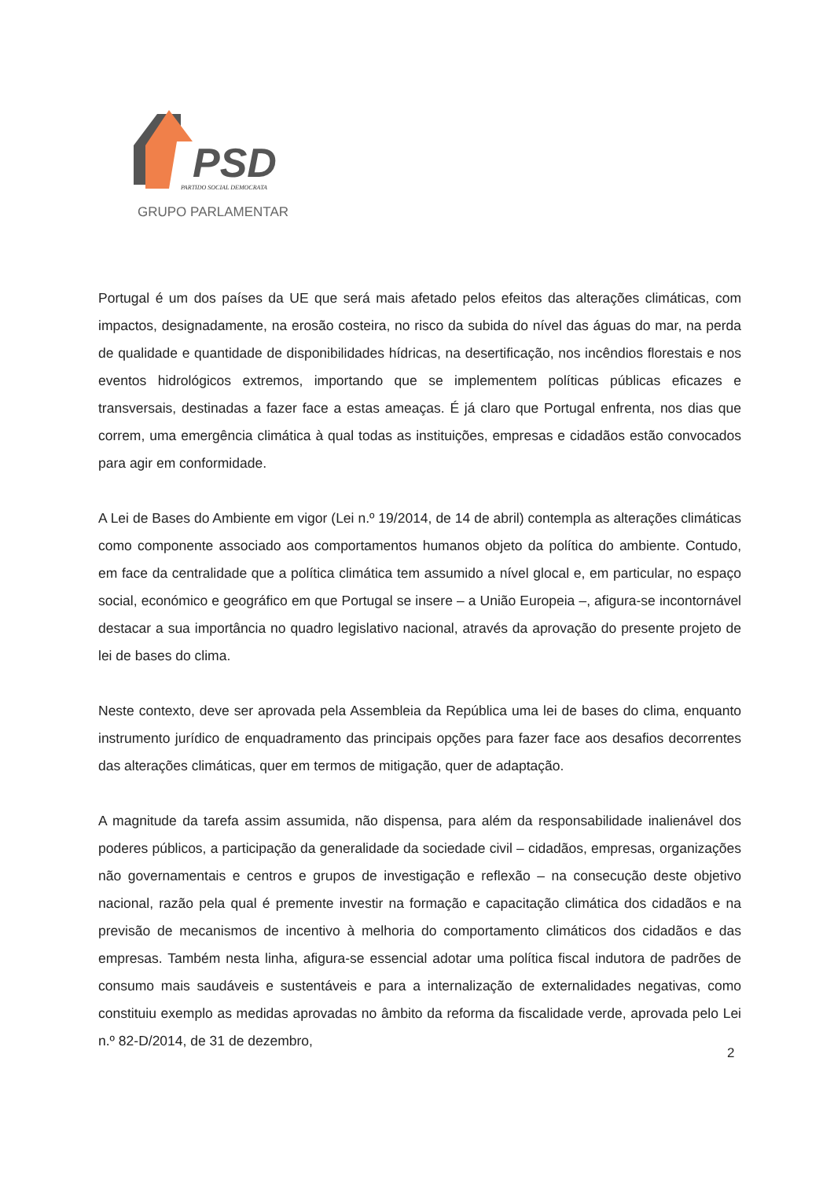PSD
PARTIDO SOCIAL DEMOCRATA
GRUPO PARLAMENTAR
Portugal é um dos países da UE que será mais afetado pelos efeitos das alterações climáticas, com impactos, designadamente, na erosão costeira, no risco da subida do nível das águas do mar, na perda de qualidade e quantidade de disponibilidades hídricas, na desertificação, nos incêndios florestais e nos eventos hidrológicos extremos, importando que se implementem políticas públicas eficazes e transversais, destinadas a fazer face a estas ameaças. É já claro que Portugal enfrenta, nos dias que correm, uma emergência climática à qual todas as instituições, empresas e cidadãos estão convocados para agir em conformidade.
A Lei de Bases do Ambiente em vigor (Lei n.º 19/2014, de 14 de abril) contempla as alterações climáticas como componente associado aos comportamentos humanos objeto da política do ambiente. Contudo, em face da centralidade que a política climática tem assumido a nível glocal e, em particular, no espaço social, económico e geográfico em que Portugal se insere – a União Europeia –, afigura-se incontornável destacar a sua importância no quadro legislativo nacional, através da aprovação do presente projeto de lei de bases do clima.
Neste contexto, deve ser aprovada pela Assembleia da República uma lei de bases do clima, enquanto instrumento jurídico de enquadramento das principais opções para fazer face aos desafios decorrentes das alterações climáticas, quer em termos de mitigação, quer de adaptação.
A magnitude da tarefa assim assumida, não dispensa, para além da responsabilidade inalienável dos poderes públicos, a participação da generalidade da sociedade civil – cidadãos, empresas, organizações não governamentais e centros e grupos de investigação e reflexão – na consecução deste objetivo nacional, razão pela qual é premente investir na formação e capacitação climática dos cidadãos e na previsão de mecanismos de incentivo à melhoria do comportamento climáticos dos cidadãos e das empresas. Também nesta linha, afigura-se essencial adotar uma política fiscal indutora de padrões de consumo mais saudáveis e sustentáveis e para a internalização de externalidades negativas, como constituiu exemplo as medidas aprovadas no âmbito da reforma da fiscalidade verde, aprovada pelo Lei n.º 82-D/2014, de 31 de dezembro,
2